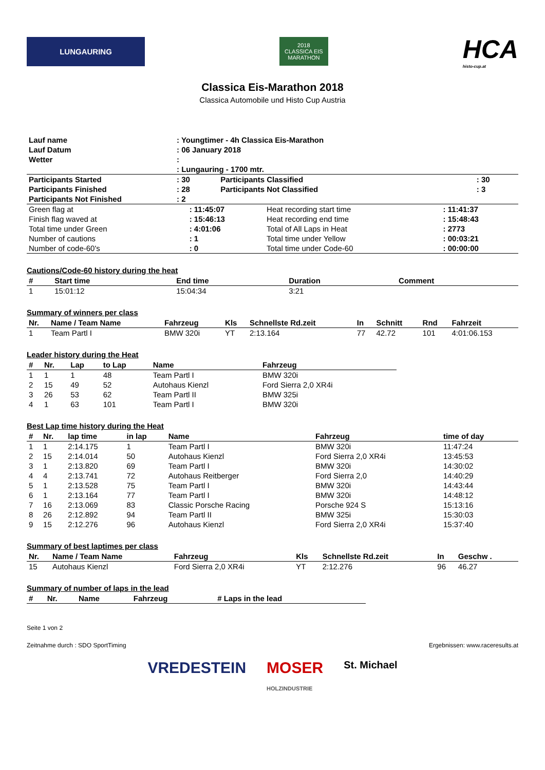LUNGAURING
2018
CLASSICA EIS MARATHON
HCA
histo-cup.at
Classica Eis-Marathon 2018
Classica Automobile und Histo Cup Austria
| Lauf name | : Youngtimer - 4h Classica Eis-Marathon | | |
| Lauf Datum | : 06 January 2018 | | |
| Wetter | : | | |
| | : Lungauring - 1700 mtr. | | |
| Participants Started | : 30 | Participants Classified | : 30 |
| Participants Finished | : 28 | Participants Not Classified | : 3 |
| Participants Not Finished | : 2 | | |
| Green flag at | : 11:45:07 | Heat recording start time | : 11:41:37 |
| Finish flag waved at | : 15:46:13 | Heat recording end time | : 15:48:43 |
| Total time under Green | : 4:01:06 | Total of All Laps in Heat | : 2773 |
| Number of cautions | : 1 | Total time under Yellow | : 00:03:21 |
| Number of code-60's | : 0 | Total time under Code-60 | : 00:00:00 |
Cautions/Code-60 history during the heat
| # | Start time | End time | Duration | Comment |
| --- | --- | --- | --- | --- |
| 1 | 15:01:12 | 15:04:34 | 3:21 | |
Summary of winners per class
| Nr. | Name / Team Name | Fahrzeug | Kls | Schnellste Rd.zeit | In | Schnitt | Rnd | Fahrzeit |
| --- | --- | --- | --- | --- | --- | --- | --- | --- |
| 1 | Team Partl I | BMW 320i | YT | 2:13.164 | 77 | 42.72 | 101 | 4:01:06.153 |
Leader history during the Heat
| # | Nr. | Lap | to Lap | Name | Fahrzeug |
| --- | --- | --- | --- | --- | --- |
| 1 | 1 | 1 | 48 | Team Partl I | BMW 320i |
| 2 | 15 | 49 | 52 | Autohaus Kienzl | Ford Sierra 2,0 XR4i |
| 3 | 26 | 53 | 62 | Team Partl II | BMW 325i |
| 4 | 1 | 63 | 101 | Team Partl I | BMW 320i |
Best Lap time history during the Heat
| # | Nr. | lap time | in lap | Name | Fahrzeug | time of day |
| --- | --- | --- | --- | --- | --- | --- |
| 1 | 1 | 2:14.175 | 1 | Team Partl I | BMW 320i | 11:47:24 |
| 2 | 15 | 2:14.014 | 50 | Autohaus Kienzl | Ford Sierra 2,0 XR4i | 13:45:53 |
| 3 | 1 | 2:13.820 | 69 | Team Partl I | BMW 320i | 14:30:02 |
| 4 | 4 | 2:13.741 | 72 | Autohaus Reitberger | Ford Sierra 2,0 | 14:40:29 |
| 5 | 1 | 2:13.528 | 75 | Team Partl I | BMW 320i | 14:43:44 |
| 6 | 1 | 2:13.164 | 77 | Team Partl I | BMW 320i | 14:48:12 |
| 7 | 16 | 2:13.069 | 83 | Classic Porsche Racing | Porsche 924 S | 15:13:16 |
| 8 | 26 | 2:12.892 | 94 | Team Partl II | BMW 325i | 15:30:03 |
| 9 | 15 | 2:12.276 | 96 | Autohaus Kienzl | Ford Sierra 2,0 XR4i | 15:37:40 |
Summary of best laptimes per class
| Nr. | Name / Team Name | Fahrzeug | Kls | Schnellste Rd.zeit | In | Geschw . |
| --- | --- | --- | --- | --- | --- | --- |
| 15 | Autohaus Kienzl | Ford Sierra 2,0 XR4i | YT | 2:12.276 | 96 | 46.27 |
Summary of number of laps in the lead
| # | Nr. | Name | Fahrzeug | # Laps in the lead |
| --- | --- | --- | --- | --- |
Seite 1 von 2
Zeitnahme durch : SDO SportTiming Ergebnissen: www.raceresults.at
VREDESTEIN MOSER
HOLZINDUSTRIE St. Michael